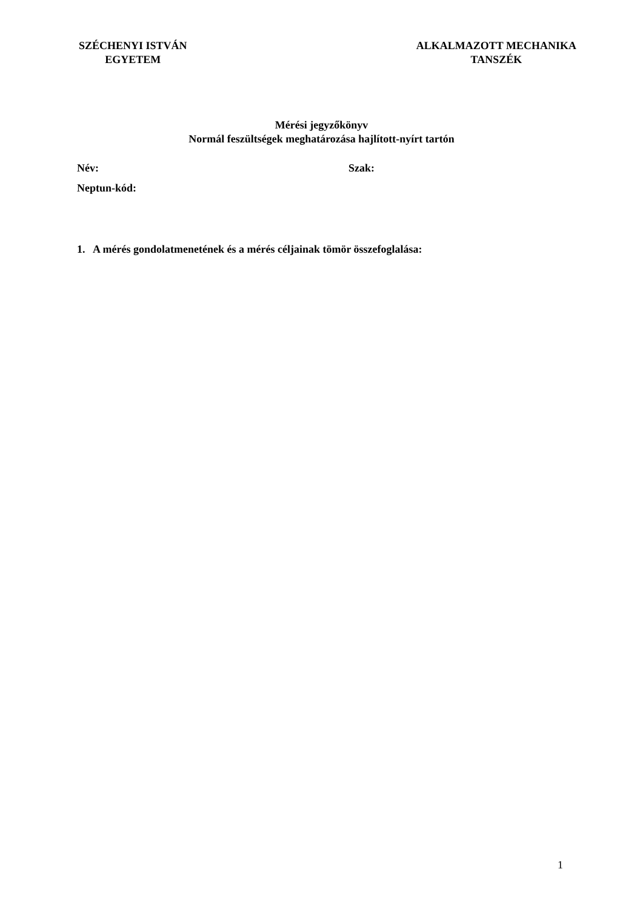SZÉCHENYI ISTVÁN
EGYETEM
ALKALMAZOTT MECHANIKA
TANSZÉK
Mérési jegyzőkönyv
Normál feszültségek meghatározása hajlított-nyírt tartón
Név: Szak:
Neptun-kód:
1. A mérés gondolatmenetének és a mérés céljainak tömör összefoglalása:
1